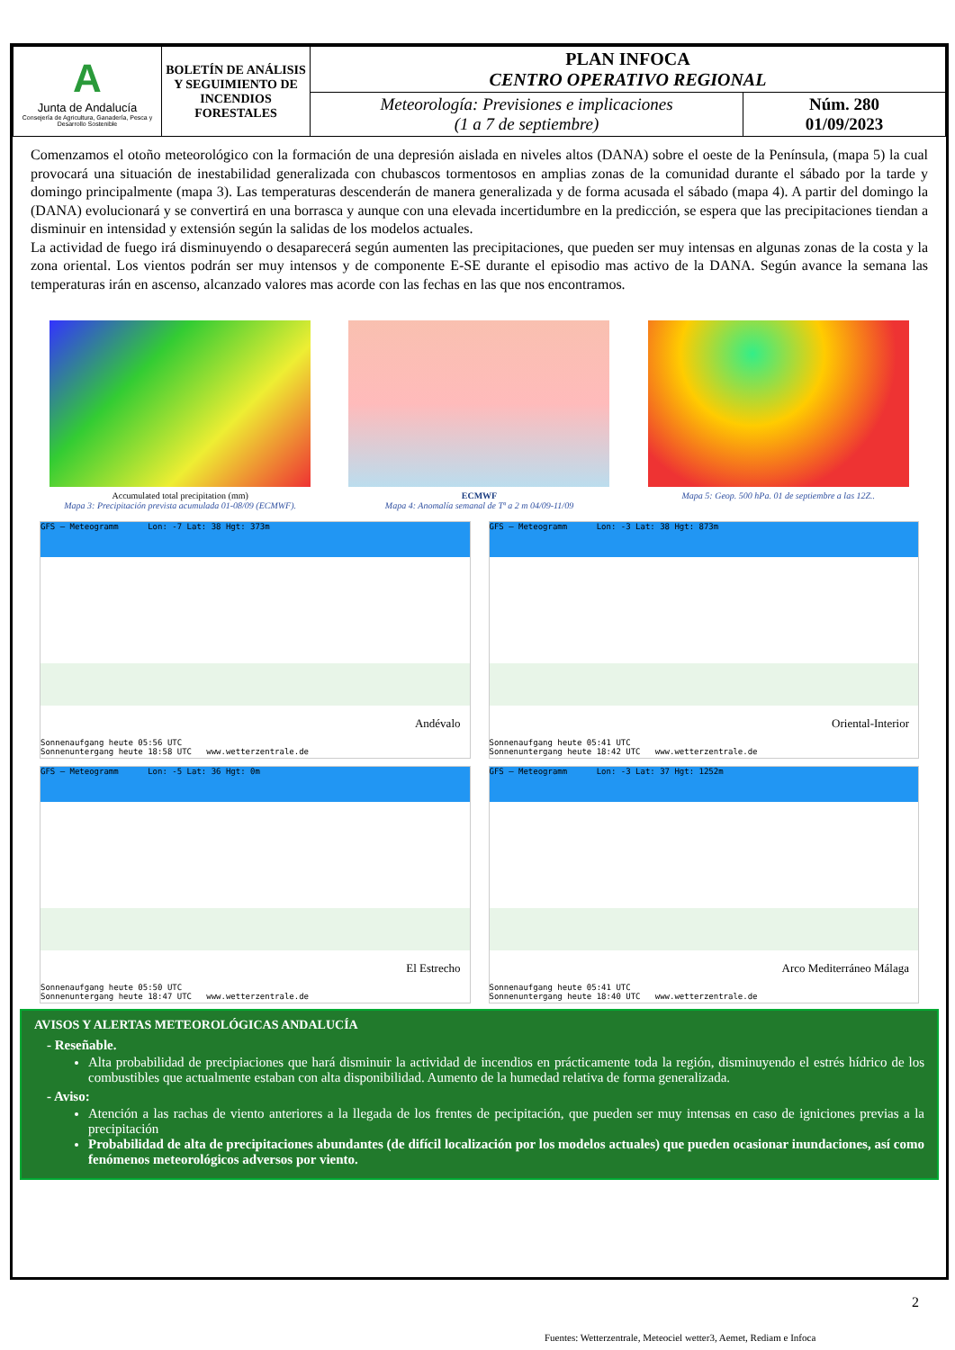| A Junta de Andalucía Consejería de Agricultura, Ganadería, Pesca y Desarrollo Sostenible | BOLETÍN DE ANÁLISIS Y SEGUIMIENTO DE INCENDIOS FORESTALES | PLAN INFOCA CENTRO OPERATIVO REGIONAL | |
| | | Meteorología: Previsiones e implicaciones (1 a 7 de septiembre) | Núm. 280 01/09/2023 |
Comenzamos el otoño meteorológico con la formación de una depresión aislada en niveles altos (DANA) sobre el oeste de la Península, (mapa 5) la cual provocará una situación de inestabilidad generalizada con chubascos tormentosos en amplias zonas de la comunidad durante el sábado por la tarde y domingo principalmente (mapa 3). Las temperaturas descenderán de manera generalizada y de forma acusada el sábado (mapa 4). A partir del domingo la (DANA) evolucionará y se convertirá en una borrasca y aunque con una elevada incertidumbre en la predicción, se espera que las precipitaciones tiendan a disminuir en intensidad y extensión según la salidas de los modelos actuales.
La actividad de fuego irá disminuyendo o desaparecerá según aumenten las precipitaciones, que pueden ser muy intensas en algunas zonas de la costa y la zona oriental. Los vientos podrán ser muy intensos y de componente E-SE durante el episodio mas activo de la DANA. Según avance la semana las temperaturas irán en ascenso, alcanzado valores mas acorde con las fechas en las que nos encontramos.
Accumulated total precipitation (mm)
Mapa 3: Precipitación prevista acumulada 01-08/09 (ECMWF).
ECMWF
Mapa 4: Anomalía semanal de Tª a 2 m 04/09-11/09
Mapa 5: Geop. 500 hPa. 01 de septiembre a las 12Z..
GFS – Meteogramm Lon: -7 Lat: 38 Hgt: 373m
Andévalo
Sonnenaufgang heute 05:56 UTC
Sonnenuntergang heute 18:58 UTC www.wetterzentrale.de
GFS – Meteogramm Lon: -3 Lat: 38 Hgt: 873m
Oriental-Interior
Sonnenaufgang heute 05:41 UTC
Sonnenuntergang heute 18:42 UTC www.wetterzentrale.de
GFS – Meteogramm Lon: -5 Lat: 36 Hgt: 0m
El Estrecho
Sonnenaufgang heute 05:50 UTC
Sonnenuntergang heute 18:47 UTC www.wetterzentrale.de
GFS – Meteogramm Lon: -3 Lat: 37 Hgt: 1252m
Arco Mediterráneo Málaga
Sonnenaufgang heute 05:41 UTC
Sonnenuntergang heute 18:40 UTC www.wetterzentrale.de
AVISOS Y ALERTAS METEOROLÓGICAS ANDALUCÍA
- Reseñable.
Alta probabilidad de precipiaciones que hará disminuir la actividad de incendios en prácticamente toda la región, disminuyendo el estrés hídrico de los combustibles que actualmente estaban con alta disponibilidad. Aumento de la humedad relativa de forma generalizada.
- Aviso:
Atención a las rachas de viento anteriores a la llegada de los frentes de pecipitación, que pueden ser muy intensas en caso de igniciones previas a la precipitación
Probabilidad de alta de precipitaciones abundantes (de difícil localización por los modelos actuales) que pueden ocasionar inundaciones, así como fenómenos meteorológicos adversos por viento.
2
Fuentes: Wetterzentrale, Meteociel wetter3, Aemet, Rediam e Infoca